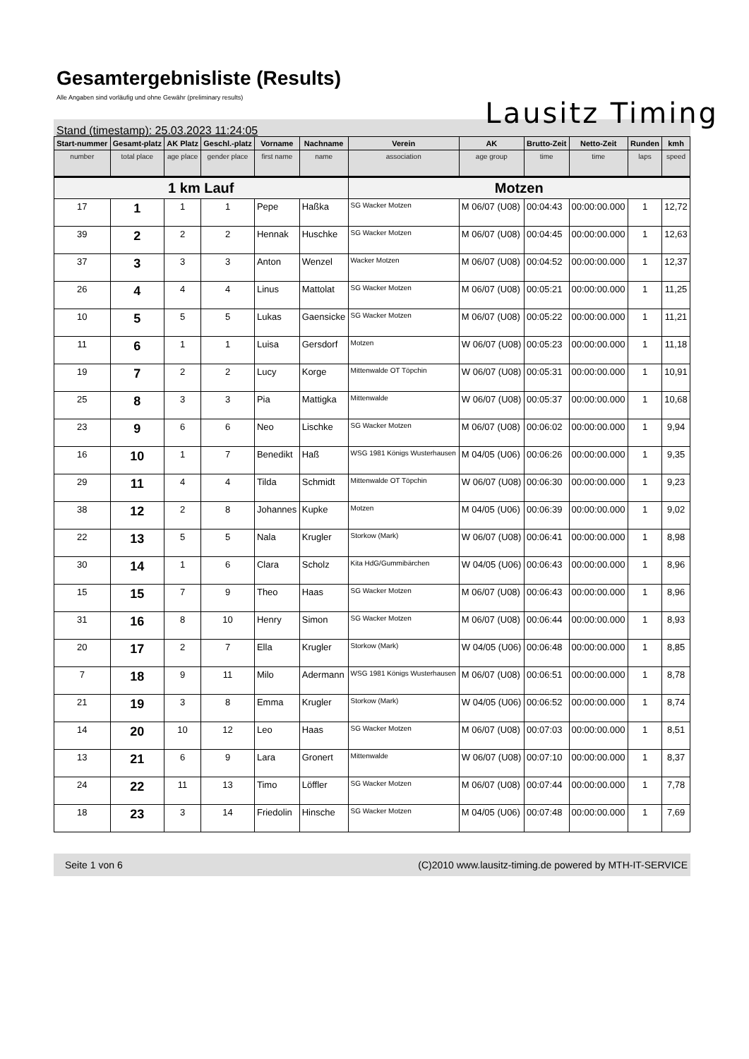Gesamtergebnisliste (Results)
Alle Angaben sind vorläufig und ohne Gewähr (preliminary results)
Lausitz Timing
Stand (timestamp): 25.03.2023 11:24:05
| Start-nummer | Gesamt-platz | AK Platz | Geschl.-platz | Vorname | Nachname | Verein | AK | Brutto-Zeit | Netto-Zeit | Runden | kmh |
| --- | --- | --- | --- | --- | --- | --- | --- | --- | --- | --- | --- |
| number | total place | age place | gender place | first name | name | association | age group | time | time | laps | speed |
| 1 km Lauf | | | | | | Motzen | | | | | |
| 17 | 1 | 1 | 1 | Pepe | Haßka | SG Wacker Motzen | M 06/07 (U08) | 00:04:43 | 00:00:00.000 | 1 | 12,72 |
| 39 | 2 | 2 | 2 | Hennak | Huschke | SG Wacker Motzen | M 06/07 (U08) | 00:04:45 | 00:00:00.000 | 1 | 12,63 |
| 37 | 3 | 3 | 3 | Anton | Wenzel | Wacker Motzen | M 06/07 (U08) | 00:04:52 | 00:00:00.000 | 1 | 12,37 |
| 26 | 4 | 4 | 4 | Linus | Mattolat | SG Wacker Motzen | M 06/07 (U08) | 00:05:21 | 00:00:00.000 | 1 | 11,25 |
| 10 | 5 | 5 | 5 | Lukas | Gaensicke | SG Wacker Motzen | M 06/07 (U08) | 00:05:22 | 00:00:00.000 | 1 | 11,21 |
| 11 | 6 | 1 | 1 | Luisa | Gersdorf | Motzen | W 06/07 (U08) | 00:05:23 | 00:00:00.000 | 1 | 11,18 |
| 19 | 7 | 2 | 2 | Lucy | Korge | Mittenwalde OT Töpchin | W 06/07 (U08) | 00:05:31 | 00:00:00.000 | 1 | 10,91 |
| 25 | 8 | 3 | 3 | Pia | Mattigka | Mittenwalde | W 06/07 (U08) | 00:05:37 | 00:00:00.000 | 1 | 10,68 |
| 23 | 9 | 6 | 6 | Neo | Lischke | SG Wacker Motzen | M 06/07 (U08) | 00:06:02 | 00:00:00.000 | 1 | 9,94 |
| 16 | 10 | 1 | 7 | Benedikt | Haß | WSG 1981 Königs Wusterhausen | M 04/05 (U06) | 00:06:26 | 00:00:00.000 | 1 | 9,35 |
| 29 | 11 | 4 | 4 | Tilda | Schmidt | Mittenwalde OT Töpchin | W 06/07 (U08) | 00:06:30 | 00:00:00.000 | 1 | 9,23 |
| 38 | 12 | 2 | 8 | Johannes | Kupke | Motzen | M 04/05 (U06) | 00:06:39 | 00:00:00.000 | 1 | 9,02 |
| 22 | 13 | 5 | 5 | Nala | Krugler | Storkow (Mark) | W 06/07 (U08) | 00:06:41 | 00:00:00.000 | 1 | 8,98 |
| 30 | 14 | 1 | 6 | Clara | Scholz | Kita HdG/Gummibärchen | W 04/05 (U06) | 00:06:43 | 00:00:00.000 | 1 | 8,96 |
| 15 | 15 | 7 | 9 | Theo | Haas | SG Wacker Motzen | M 06/07 (U08) | 00:06:43 | 00:00:00.000 | 1 | 8,96 |
| 31 | 16 | 8 | 10 | Henry | Simon | SG Wacker Motzen | M 06/07 (U08) | 00:06:44 | 00:00:00.000 | 1 | 8,93 |
| 20 | 17 | 2 | 7 | Ella | Krugler | Storkow (Mark) | W 04/05 (U06) | 00:06:48 | 00:00:00.000 | 1 | 8,85 |
| 7 | 18 | 9 | 11 | Milo | Adermann | WSG 1981 Königs Wusterhausen | M 06/07 (U08) | 00:06:51 | 00:00:00.000 | 1 | 8,78 |
| 21 | 19 | 3 | 8 | Emma | Krugler | Storkow (Mark) | W 04/05 (U06) | 00:06:52 | 00:00:00.000 | 1 | 8,74 |
| 14 | 20 | 10 | 12 | Leo | Haas | SG Wacker Motzen | M 06/07 (U08) | 00:07:03 | 00:00:00.000 | 1 | 8,51 |
| 13 | 21 | 6 | 9 | Lara | Gronert | Mittenwalde | W 06/07 (U08) | 00:07:10 | 00:00:00.000 | 1 | 8,37 |
| 24 | 22 | 11 | 13 | Timo | Löffler | SG Wacker Motzen | M 06/07 (U08) | 00:07:44 | 00:00:00.000 | 1 | 7,78 |
| 18 | 23 | 3 | 14 | Friedolin | Hinsche | SG Wacker Motzen | M 04/05 (U06) | 00:07:48 | 00:00:00.000 | 1 | 7,69 |
Seite 1 von 6 (C)2010 www.lausitz-timing.de powered by MTH-IT-SERVICE